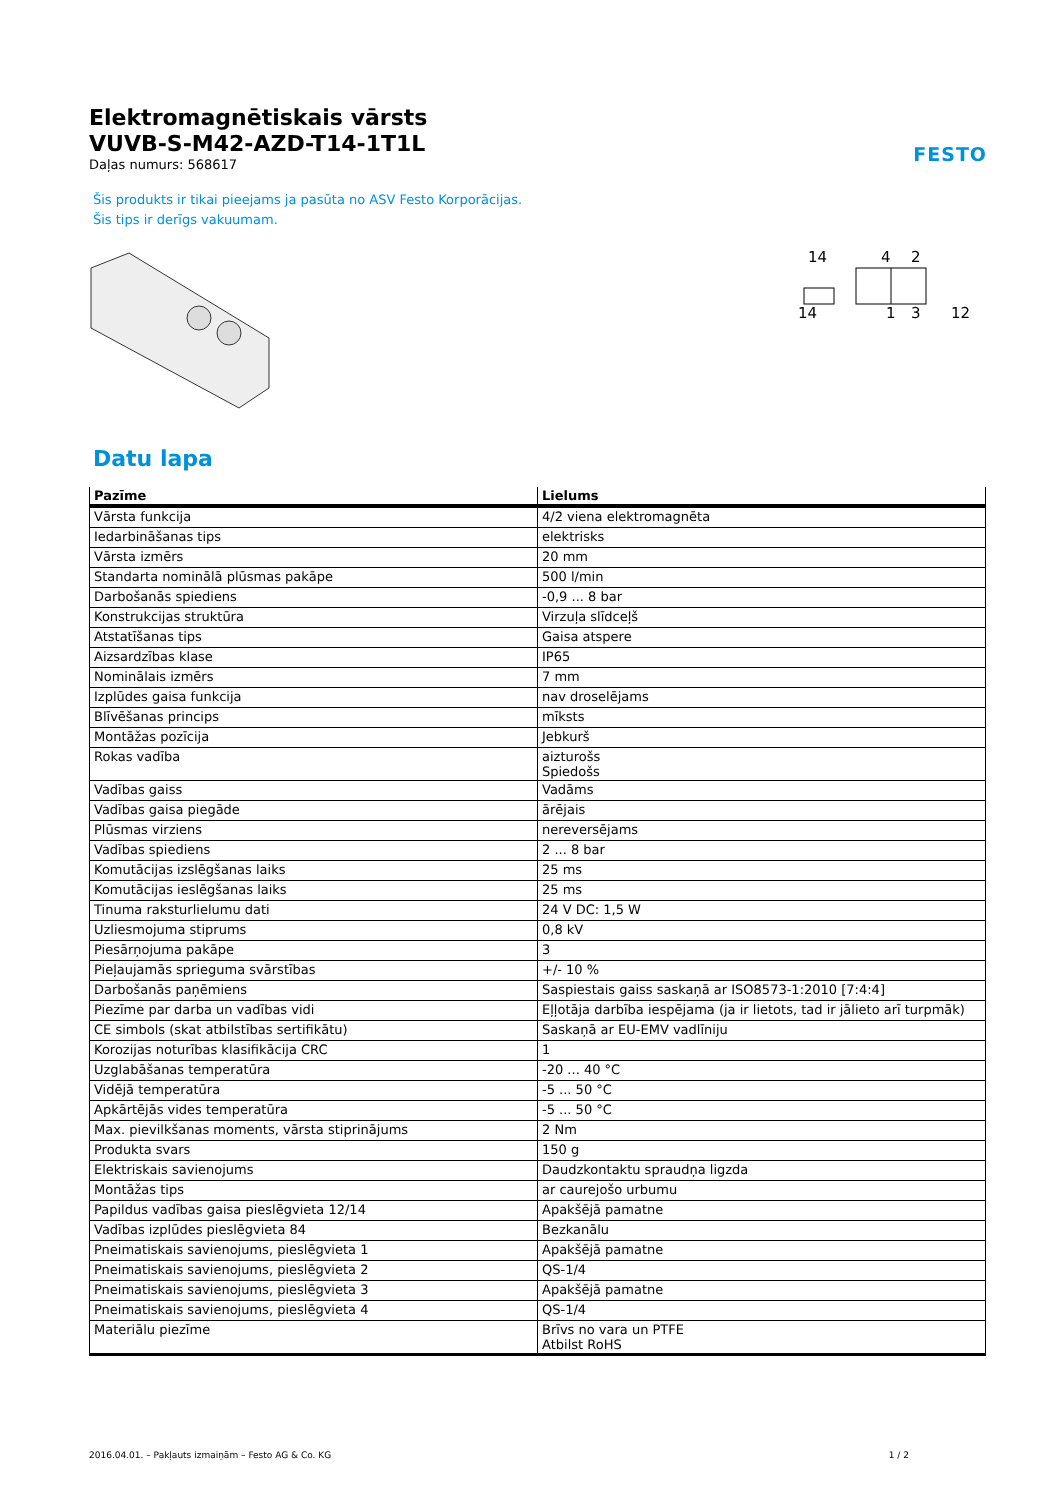FESTO
Elektromagnētiskais vārsts
VUVB-S-M42-AZD-T14-1T1L
Daļas numurs: 568617
Šis produkts ir tikai pieejams ja pasūta no ASV Festo Korporācijas.
Šis tips ir derīgs vakuumam.
14
4
2
14
1
3
12
Datu lapa
| Pazīme | Lielums |
| --- | --- |
| Vārsta funkcija | 4/2 viena elektromagnēta |
| Iedarbināšanas tips | elektrisks |
| Vārsta izmērs | 20 mm |
| Standarta nominālā plūsmas pakāpe | 500 l/min |
| Darbošanās spiediens | -0,9 ... 8 bar |
| Konstrukcijas struktūra | Virzuļa slīdceļš |
| Atstatīšanas tips | Gaisa atspere |
| Aizsardzības klase | IP65 |
| Nominālais izmērs | 7 mm |
| Izplūdes gaisa funkcija | nav droselējams |
| Blīvēšanas princips | mīksts |
| Montāžas pozīcija | Jebkurš |
| Rokas vadība | aizturošs Spiedošs |
| Vadības gaiss | Vadāms |
| Vadības gaisa piegāde | ārējais |
| Plūsmas virziens | nereversējams |
| Vadības spiediens | 2 ... 8 bar |
| Komutācijas izslēgšanas laiks | 25 ms |
| Komutācijas ieslēgšanas laiks | 25 ms |
| Tinuma raksturlielumu dati | 24 V DC: 1,5 W |
| Uzliesmojuma stiprums | 0,8 kV |
| Piesārņojuma pakāpe | 3 |
| Pieļaujamās sprieguma svārstības | +/- 10 % |
| Darbošanās paņēmiens | Saspiestais gaiss saskaņā ar ISO8573-1:2010 [7:4:4] |
| Piezīme par darba un vadības vidi | Eļļotāja darbība iespējama (ja ir lietots, tad ir jālieto arī turpmāk) |
| CE simbols (skat atbilstības sertifikātu) | Saskaņā ar EU-EMV vadlīniju |
| Korozijas noturības klasifikācija CRC | 1 |
| Uzglabāšanas temperatūra | -20 ... 40 °C |
| Vidējā temperatūra | -5 ... 50 °C |
| Apkārtējās vides temperatūra | -5 ... 50 °C |
| Max. pievilkšanas moments, vārsta stiprinājums | 2 Nm |
| Produkta svars | 150 g |
| Elektriskais savienojums | Daudzkontaktu spraudņa ligzda |
| Montāžas tips | ar caurejošo urbumu |
| Papildus vadības gaisa pieslēgvieta 12/14 | Apakšējā pamatne |
| Vadības izplūdes pieslēgvieta 84 | Bezkanālu |
| Pneimatiskais savienojums, pieslēgvieta 1 | Apakšējā pamatne |
| Pneimatiskais savienojums, pieslēgvieta 2 | QS-1/4 |
| Pneimatiskais savienojums, pieslēgvieta 3 | Apakšējā pamatne |
| Pneimatiskais savienojums, pieslēgvieta 4 | QS-1/4 |
| Materiālu piezīme | Brīvs no vara un PTFE Atbilst RoHS |
2016.04.01. – Pakļauts izmaiņām – Festo AG & Co. KG 1 / 2